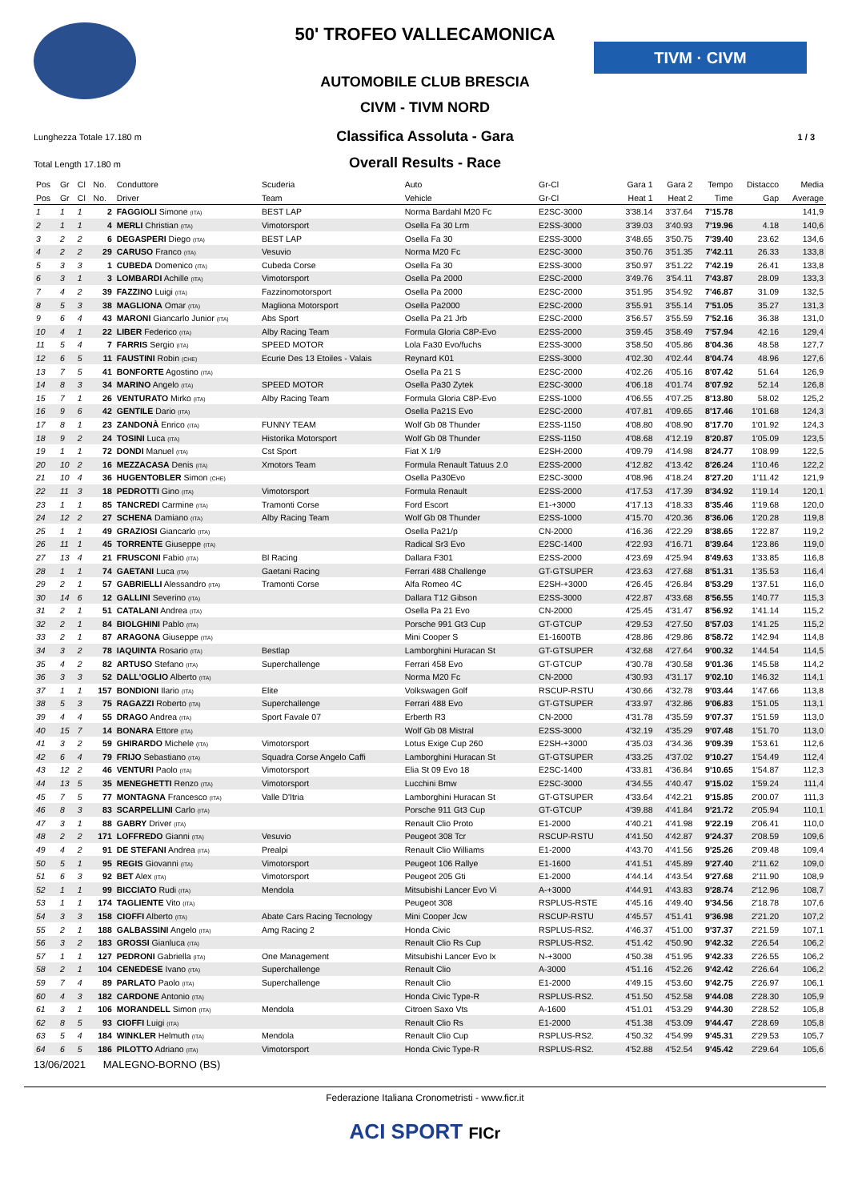50' TROFEO VALLECAMONICA
TIVM · CIVM
AUTOMOBILE CLUB BRESCIA
CIVM - TIVM NORD
Lunghezza Totale 17.180 m
Classifica Assoluta - Gara 1 / 3
Total Length 17.180 m
Overall Results - Race
| Pos | Gr | Cl | No. | Conduttore | Scuderia | Auto | Gr-Cl | Gara 1 | Gara 2 | Tempo | Distacco | Media |
| --- | --- | --- | --- | --- | --- | --- | --- | --- | --- | --- | --- | --- |
| Pos | Gr | Cl | No. | Driver | Team | Vehicle | Gr-Cl | Heat 1 | Heat 2 | Time | Gap | Average |
| 1 | 1 | 1 | 2 | FAGGIOLI Simone (ITA) | BEST LAP | Norma Bardahl M20 Fc | E2SC-3000 | 3'38.14 | 3'37.64 | 7'15.78 | | 141,9 |
| 2 | 1 | 1 | 4 | MERLI Christian (ITA) | Vimotorsport | Osella Fa 30 Lrm | E2SS-3000 | 3'39.03 | 3'40.93 | 7'19.96 | 4.18 | 140,6 |
| 3 | 2 | 2 | 6 | DEGASPERI Diego (ITA) | BEST LAP | Osella Fa 30 | E2SS-3000 | 3'48.65 | 3'50.75 | 7'39.40 | 23.62 | 134,6 |
| 4 | 2 | 2 | 29 | CARUSO Franco (ITA) | Vesuvio | Norma M20 Fc | E2SC-3000 | 3'50.76 | 3'51.35 | 7'42.11 | 26.33 | 133,8 |
| 5 | 3 | 3 | 1 | CUBEDA Domenico (ITA) | Cubeda Corse | Osella Fa 30 | E2SS-3000 | 3'50.97 | 3'51.22 | 7'42.19 | 26.41 | 133,8 |
| 6 | 3 | 1 | 3 | LOMBARDI Achille (ITA) | Vimotorsport | Osella Pa 2000 | E2SC-2000 | 3'49.76 | 3'54.11 | 7'43.87 | 28.09 | 133,3 |
| 7 | 4 | 2 | 39 | FAZZINO Luigi (ITA) | Fazzinomotorsport | Osella Pa 2000 | E2SC-2000 | 3'51.95 | 3'54.92 | 7'46.87 | 31.09 | 132,5 |
| 8 | 5 | 3 | 38 | MAGLIONA Omar (ITA) | Magliona Motorsport | Osella Pa2000 | E2SC-2000 | 3'55.91 | 3'55.14 | 7'51.05 | 35.27 | 131,3 |
| 9 | 6 | 4 | 43 | MARONI Giancarlo Junior (ITA) | Abs Sport | Osella Pa 21 Jrb | E2SC-2000 | 3'56.57 | 3'55.59 | 7'52.16 | 36.38 | 131,0 |
| 10 | 4 | 1 | 22 | LIBER Federico (ITA) | Alby Racing Team | Formula Gloria C8P-Evo | E2SS-2000 | 3'59.45 | 3'58.49 | 7'57.94 | 42.16 | 129,4 |
| 11 | 5 | 4 | 7 | FARRIS Sergio (ITA) | SPEED MOTOR | Lola Fa30 Evo/fuchs | E2SS-3000 | 3'58.50 | 4'05.86 | 8'04.36 | 48.58 | 127,7 |
| 12 | 6 | 5 | 11 | FAUSTINI Robin (CHE) | Ecurie Des 13 Etoiles - Valais | Reynard K01 | E2SS-3000 | 4'02.30 | 4'02.44 | 8'04.74 | 48.96 | 127,6 |
| 13 | 7 | 5 | 41 | BONFORTE Agostino (ITA) | | Osella Pa 21 S | E2SC-2000 | 4'02.26 | 4'05.16 | 8'07.42 | 51.64 | 126,9 |
| 14 | 8 | 3 | 34 | MARINO Angelo (ITA) | SPEED MOTOR | Osella Pa30 Zytek | E2SC-3000 | 4'06.18 | 4'01.74 | 8'07.92 | 52.14 | 126,8 |
| 15 | 7 | 1 | 26 | VENTURATO Mirko (ITA) | Alby Racing Team | Formula Gloria C8P-Evo | E2SS-1000 | 4'06.55 | 4'07.25 | 8'13.80 | 58.02 | 125,2 |
| 16 | 9 | 6 | 42 | GENTILE Dario (ITA) | | Osella Pa21S Evo | E2SC-2000 | 4'07.81 | 4'09.65 | 8'17.46 | 1'01.68 | 124,3 |
| 17 | 8 | 1 | 23 | ZANDONÀ Enrico (ITA) | FUNNY TEAM | Wolf Gb 08 Thunder | E2SS-1150 | 4'08.80 | 4'08.90 | 8'17.70 | 1'01.92 | 124,3 |
| 18 | 9 | 2 | 24 | TOSINI Luca (ITA) | Historika Motorsport | Wolf Gb 08 Thunder | E2SS-1150 | 4'08.68 | 4'12.19 | 8'20.87 | 1'05.09 | 123,5 |
| 19 | 1 | 1 | 72 | DONDI Manuel (ITA) | Cst Sport | Fiat X 1/9 | E2SH-2000 | 4'09.79 | 4'14.98 | 8'24.77 | 1'08.99 | 122,5 |
| 20 | 10 | 2 | 16 | MEZZACASA Denis (ITA) | Xmotors Team | Formula Renault Tatuus 2.0 | E2SS-2000 | 4'12.82 | 4'13.42 | 8'26.24 | 1'10.46 | 122,2 |
| 21 | 10 | 4 | 36 | HUGENTOBLER Simon (CHE) | | Osella Pa30Evo | E2SC-3000 | 4'08.96 | 4'18.24 | 8'27.20 | 1'11.42 | 121,9 |
| 22 | 11 | 3 | 18 | PEDROTTI Gino (ITA) | Vimotorsport | Formula Renault | E2SS-2000 | 4'17.53 | 4'17.39 | 8'34.92 | 1'19.14 | 120,1 |
| 23 | 1 | 1 | 85 | TANCREDI Carmine (ITA) | Tramonti Corse | Ford Escort | E1-+3000 | 4'17.13 | 4'18.33 | 8'35.46 | 1'19.68 | 120,0 |
| 24 | 12 | 2 | 27 | SCHENA Damiano (ITA) | Alby Racing Team | Wolf Gb 08 Thunder | E2SS-1000 | 4'15.70 | 4'20.36 | 8'36.06 | 1'20.28 | 119,8 |
| 25 | 1 | 1 | 49 | GRAZIOSI Giancarlo (ITA) | | Osella Pa21/p | CN-2000 | 4'16.36 | 4'22.29 | 8'38.65 | 1'22.87 | 119,2 |
| 26 | 11 | 1 | 45 | TORRENTE Giuseppe (ITA) | | Radical Sr3 Evo | E2SC-1400 | 4'22.93 | 4'16.71 | 8'39.64 | 1'23.86 | 119,0 |
| 27 | 13 | 4 | 21 | FRUSCONI Fabio (ITA) | Bl Racing | Dallara F301 | E2SS-2000 | 4'23.69 | 4'25.94 | 8'49.63 | 1'33.85 | 116,8 |
| 28 | 1 | 1 | 74 | GAETANI Luca (ITA) | Gaetani Racing | Ferrari 488 Challenge | GT-GTSUPER | 4'23.63 | 4'27.68 | 8'51.31 | 1'35.53 | 116,4 |
| 29 | 2 | 1 | 57 | GABRIELLI Alessandro (ITA) | Tramonti Corse | Alfa Romeo 4C | E2SH-+3000 | 4'26.45 | 4'26.84 | 8'53.29 | 1'37.51 | 116,0 |
| 30 | 14 | 6 | 12 | GALLINI Severino (ITA) | | Dallara T12 Gibson | E2SS-3000 | 4'22.87 | 4'33.68 | 8'56.55 | 1'40.77 | 115,3 |
| 31 | 2 | 1 | 51 | CATALANI Andrea (ITA) | | Osella Pa 21 Evo | CN-2000 | 4'25.45 | 4'31.47 | 8'56.92 | 1'41.14 | 115,2 |
| 32 | 2 | 1 | 84 | BIOLGHINI Pablo (ITA) | | Porsche 991 Gt3 Cup | GT-GTCUP | 4'29.53 | 4'27.50 | 8'57.03 | 1'41.25 | 115,2 |
| 33 | 2 | 1 | 87 | ARAGONA Giuseppe (ITA) | | Mini Cooper S | E1-1600TB | 4'28.86 | 4'29.86 | 8'58.72 | 1'42.94 | 114,8 |
| 34 | 3 | 2 | 78 | IAQUINTA Rosario (ITA) | Bestlap | Lamborghini Huracan St | GT-GTSUPER | 4'32.68 | 4'27.64 | 9'00.32 | 1'44.54 | 114,5 |
| 35 | 4 | 2 | 82 | ARTUSO Stefano (ITA) | Superchallenge | Ferrari 458 Evo | GT-GTCUP | 4'30.78 | 4'30.58 | 9'01.36 | 1'45.58 | 114,2 |
| 36 | 3 | 3 | 52 | DALL'OGLIO Alberto (ITA) | | Norma M20 Fc | CN-2000 | 4'30.93 | 4'31.17 | 9'02.10 | 1'46.32 | 114,1 |
| 37 | 1 | 1 | 157 | BONDIONI Ilario (ITA) | Elite | Volkswagen Golf | RSCUP-RSTU | 4'30.66 | 4'32.78 | 9'03.44 | 1'47.66 | 113,8 |
| 38 | 5 | 3 | 75 | RAGAZZI Roberto (ITA) | Superchallenge | Ferrari 488 Evo | GT-GTSUPER | 4'33.97 | 4'32.86 | 9'06.83 | 1'51.05 | 113,1 |
| 39 | 4 | 4 | 55 | DRAGO Andrea (ITA) | Sport Favale 07 | Erberth R3 | CN-2000 | 4'31.78 | 4'35.59 | 9'07.37 | 1'51.59 | 113,0 |
| 40 | 15 | 7 | 14 | BONARA Ettore (ITA) | | Wolf Gb 08 Mistral | E2SS-3000 | 4'32.19 | 4'35.29 | 9'07.48 | 1'51.70 | 113,0 |
| 41 | 3 | 2 | 59 | GHIRARDO Michele (ITA) | Vimotorsport | Lotus Exige Cup 260 | E2SH-+3000 | 4'35.03 | 4'34.36 | 9'09.39 | 1'53.61 | 112,6 |
| 42 | 6 | 4 | 79 | FRIJO Sebastiano (ITA) | Squadra Corse Angelo Caffi | Lamborghini Huracan St | GT-GTSUPER | 4'33.25 | 4'37.02 | 9'10.27 | 1'54.49 | 112,4 |
| 43 | 12 | 2 | 46 | VENTURI Paolo (ITA) | Vimotorsport | Elia St 09 Evo 18 | E2SC-1400 | 4'33.81 | 4'36.84 | 9'10.65 | 1'54.87 | 112,3 |
| 44 | 13 | 5 | 35 | MENEGHETTI Renzo (ITA) | Vimotorsport | Lucchini Bmw | E2SC-3000 | 4'34.55 | 4'40.47 | 9'15.02 | 1'59.24 | 111,4 |
| 45 | 7 | 5 | 77 | MONTAGNA Francesco (ITA) | Valle D'Itria | Lamborghini Huracan St | GT-GTSUPER | 4'33.64 | 4'42.21 | 9'15.85 | 2'00.07 | 111,3 |
| 46 | 8 | 3 | 83 | SCARPELLINI Carlo (ITA) | | Porsche 911 Gt3 Cup | GT-GTCUP | 4'39.88 | 4'41.84 | 9'21.72 | 2'05.94 | 110,1 |
| 47 | 3 | 1 | 88 | GABRY Driver (ITA) | | Renault Clio Proto | E1-2000 | 4'40.21 | 4'41.98 | 9'22.19 | 2'06.41 | 110,0 |
| 48 | 2 | 2 | 171 | LOFFREDO Gianni (ITA) | Vesuvio | Peugeot 308 Tcr | RSCUP-RSTU | 4'41.50 | 4'42.87 | 9'24.37 | 2'08.59 | 109,6 |
| 49 | 4 | 2 | 91 | DE STEFANI Andrea (ITA) | Prealpi | Renault Clio Williams | E1-2000 | 4'43.70 | 4'41.56 | 9'25.26 | 2'09.48 | 109,4 |
| 50 | 5 | 1 | 95 | REGIS Giovanni (ITA) | Vimotorsport | Peugeot 106 Rallye | E1-1600 | 4'41.51 | 4'45.89 | 9'27.40 | 2'11.62 | 109,0 |
| 51 | 6 | 3 | 92 | BET Alex (ITA) | Vimotorsport | Peugeot 205 Gti | E1-2000 | 4'44.14 | 4'43.54 | 9'27.68 | 2'11.90 | 108,9 |
| 52 | 1 | 1 | 99 | BICCIATO Rudi (ITA) | Mendola | Mitsubishi Lancer Evo Vi | A-+3000 | 4'44.91 | 4'43.83 | 9'28.74 | 2'12.96 | 108,7 |
| 53 | 1 | 1 | 174 | TAGLIENTE Vito (ITA) | | Peugeot 308 | RSPLUS-RSTE | 4'45.16 | 4'49.40 | 9'34.56 | 2'18.78 | 107,6 |
| 54 | 3 | 3 | 158 | CIOFFI Alberto (ITA) | Abate Cars Racing Tecnology | Mini Cooper Jcw | RSCUP-RSTU | 4'45.57 | 4'51.41 | 9'36.98 | 2'21.20 | 107,2 |
| 55 | 2 | 1 | 188 | GALBASSINI Angelo (ITA) | Amg Racing 2 | Honda Civic | RSPLUS-RS2. | 4'46.37 | 4'51.00 | 9'37.37 | 2'21.59 | 107,1 |
| 56 | 3 | 2 | 183 | GROSSI Gianluca (ITA) | | Renault Clio Rs Cup | RSPLUS-RS2. | 4'51.42 | 4'50.90 | 9'42.32 | 2'26.54 | 106,2 |
| 57 | 1 | 1 | 127 | PEDRONI Gabriella (ITA) | One Management | Mitsubishi Lancer Evo Ix | N-+3000 | 4'50.38 | 4'51.95 | 9'42.33 | 2'26.55 | 106,2 |
| 58 | 2 | 1 | 104 | CENEDESE Ivano (ITA) | Superchallenge | Renault Clio | A-3000 | 4'51.16 | 4'52.26 | 9'42.42 | 2'26.64 | 106,2 |
| 59 | 7 | 4 | 89 | PARLATO Paolo (ITA) | Superchallenge | Renault Clio | E1-2000 | 4'49.15 | 4'53.60 | 9'42.75 | 2'26.97 | 106,1 |
| 60 | 4 | 3 | 182 | CARDONE Antonio (ITA) | | Honda Civic Type-R | RSPLUS-RS2. | 4'51.50 | 4'52.58 | 9'44.08 | 2'28.30 | 105,9 |
| 61 | 3 | 1 | 106 | MORANDELL Simon (ITA) | Mendola | Citroen Saxo Vts | A-1600 | 4'51.01 | 4'53.29 | 9'44.30 | 2'28.52 | 105,8 |
| 62 | 8 | 5 | 93 | CIOFFI Luigi (ITA) | | Renault Clio Rs | E1-2000 | 4'51.38 | 4'53.09 | 9'44.47 | 2'28.69 | 105,8 |
| 63 | 5 | 4 | 184 | WINKLER Helmuth (ITA) | Mendola | Renault Clio Cup | RSPLUS-RS2. | 4'50.32 | 4'54.99 | 9'45.31 | 2'29.53 | 105,7 |
| 64 | 6 | 5 | 186 | PILOTTO Adriano (ITA) | Vimotorsport | Honda Civic Type-R | RSPLUS-RS2. | 4'52.88 | 4'52.54 | 9'45.42 | 2'29.64 | 105,6 |
13/06/2021 MALEGNO-BORNO (BS)
Federazione Italiana Cronometristi - www.ficr.it
ACI SPORT FICr